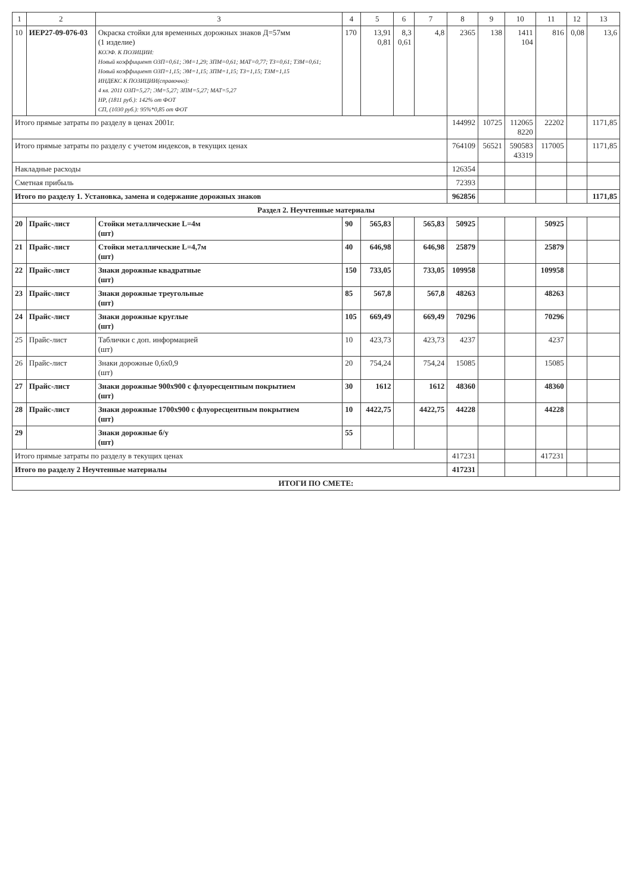| 1 | 2 | 3 | 4 | 5 | 6 | 7 | 8 | 9 | 10 | 11 | 12 | 13 |
| --- | --- | --- | --- | --- | --- | --- | --- | --- | --- | --- | --- | --- |
| 10 | ИЕР27-09-076-03 | Окраска стойки для временных дорожных знаков Д=57мм (1 изделие) КОЭФ. К ПОЗИЦИИ: Новый коэффициент ОЗП=0,61; ЭМ=1,29; ЗПМ=0,61; МАТ=0,77; ТЗ=0,61; ТЗМ=0,61; Новый коэффициент ОЗП=1,15; ЭМ=1,15; ЗПМ=1,15; ТЗ=1,15; ТЗМ=1,15 ИНДЕКС К ПОЗИЦИИ(справочно): 4 кв. 2011 ОЗП=5,27; ЭМ=5,27; ЗПМ=5,27; МАТ=5,27 НР, (1811 руб.): 142% от ФОТ СП, (1030 руб.): 95%*0,85 от ФОТ | 170 | 13,91 0,81 | 8,3 0,61 | 4,8 | 2365 | 138 | 1411 104 | 816 | 0,08 | 13,6 |
| Итого прямые затраты по разделу в ценах 2001г. | | | | | | | 144992 | 10725 | 112065 8220 | 22202 | | 1171,85 |
| Итого прямые затраты по разделу с учетом индексов, в текущих ценах | | | | | | | 764109 | 56521 | 590583 43319 | 117005 | | 1171,85 |
| Накладные расходы | | | | | | | 126354 | | | | | |
| Сметная прибыль | | | | | | | 72393 | | | | | |
| Итого по разделу 1. Установка, замена и содержание дорожных знаков | | | | | | | 962856 | | | | | 1171,85 |
| Раздел 2. Неучтенные материалы | | | | | | | | | | | | |
| 20 | Прайс-лист | Стойки металлические L=4м (шт) | 90 | 565,83 | | 565,83 | 50925 | | | 50925 | | |
| 21 | Прайс-лист | Стойки металлические L=4,7м (шт) | 40 | 646,98 | | 646,98 | 25879 | | | 25879 | | |
| 22 | Прайс-лист | Знаки дорожные квадратные (шт) | 150 | 733,05 | | 733,05 | 109958 | | | 109958 | | |
| 23 | Прайс-лист | Знаки дорожные треугольные (шт) | 85 | 567,8 | | 567,8 | 48263 | | | 48263 | | |
| 24 | Прайс-лист | Знаки дорожные круглые (шт) | 105 | 669,49 | | 669,49 | 70296 | | | 70296 | | |
| 25 | Прайс-лист | Таблички с доп. информацией (шт) | 10 | 423,73 | | 423,73 | 4237 | | | 4237 | | |
| 26 | Прайс-лист | Знаки дорожные 0,6х0,9 (шт) | 20 | 754,24 | | 754,24 | 15085 | | | 15085 | | |
| 27 | Прайс-лист | Знаки дорожные 900х900 с флуоресцентным покрытием (шт) | 30 | 1612 | | 1612 | 48360 | | | 48360 | | |
| 28 | Прайс-лист | Знаки дорожные 1700х900 с флуоресцентным покрытием (шт) | 10 | 4422,75 | | 4422,75 | 44228 | | | 44228 | | |
| 29 | | Знаки дорожные б/у (шт) | 55 | | | | | | | | | |
| Итого прямые затраты по разделу в текущих ценах | | | | | | | 417231 | | | 417231 | | |
| Итого по разделу 2 Неучтенные материалы | | | | | | | 417231 | | | | | |
| ИТОГИ ПО СМЕТЕ: | | | | | | | | | | | | |